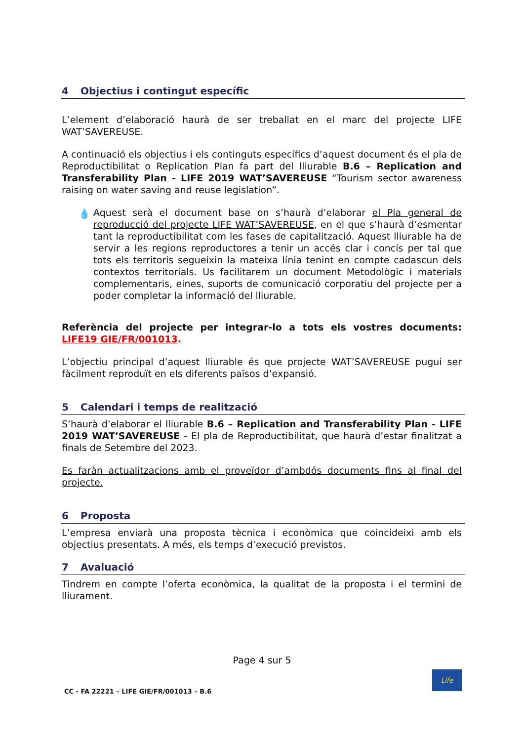4 Objectius i contingut específic
L’element d’elaboració haurà de ser treballat en el marc del projecte LIFE WAT’SAVEREUSE.
A continuació els objectius i els continguts específics d’aquest document és el pla de Reproductibilitat o Replication Plan fa part del lliurable B.6 – Replication and Transferability Plan - LIFE 2019 WAT’SAVEREUSE “Tourism sector awareness raising on water saving and reuse legislation”.
💧 Aquest serà el document base on s’haurà d’elaborar el Pla general de reproducció del projecte LIFE WAT’SAVEREUSE, en el que s’haurà d’esmentar tant la reproductibilitat com les fases de capitalització. Aquest lliurable ha de servir a les regions reproductores a tenir un accés clar i concís per tal que tots els territoris segueixin la mateixa línia tenint en compte cadascun dels contextos territorials. Us facilitarem un document Metodològic i materials complementaris, eines, suports de comunicació corporatiu del projecte per a poder completar la informació del lliurable.
Referència del projecte per integrar-lo a tots els vostres documents: LIFE19 GIE/FR/001013.
L’objectiu principal d’aquest lliurable és que projecte WAT’SAVEREUSE pugui ser fàcilment reproduït en els diferents països d’expansió.
5 Calendari i temps de realització
S’haurà d’elaborar el lliurable B.6 – Replication and Transferability Plan - LIFE 2019 WAT’SAVEREUSE - El pla de Reproductibilitat, que haurà d’estar finalitzat a finals de Setembre del 2023.
Es faràn actualitzacions amb el proveïdor d’ambdós documents fins al final del projecte.
6 Proposta
L’empresa enviarà una proposta tècnica i econòmica que coincideixi amb els objectius presentats. A més, els temps d’execució previstos.
7 Avaluació
Tindrem en compte l’oferta econòmica, la qualitat de la proposta i el termini de lliurament.
Page 4 sur 5
CC - FA 22221 – LIFE GIE/FR/001013 – B.6
Life